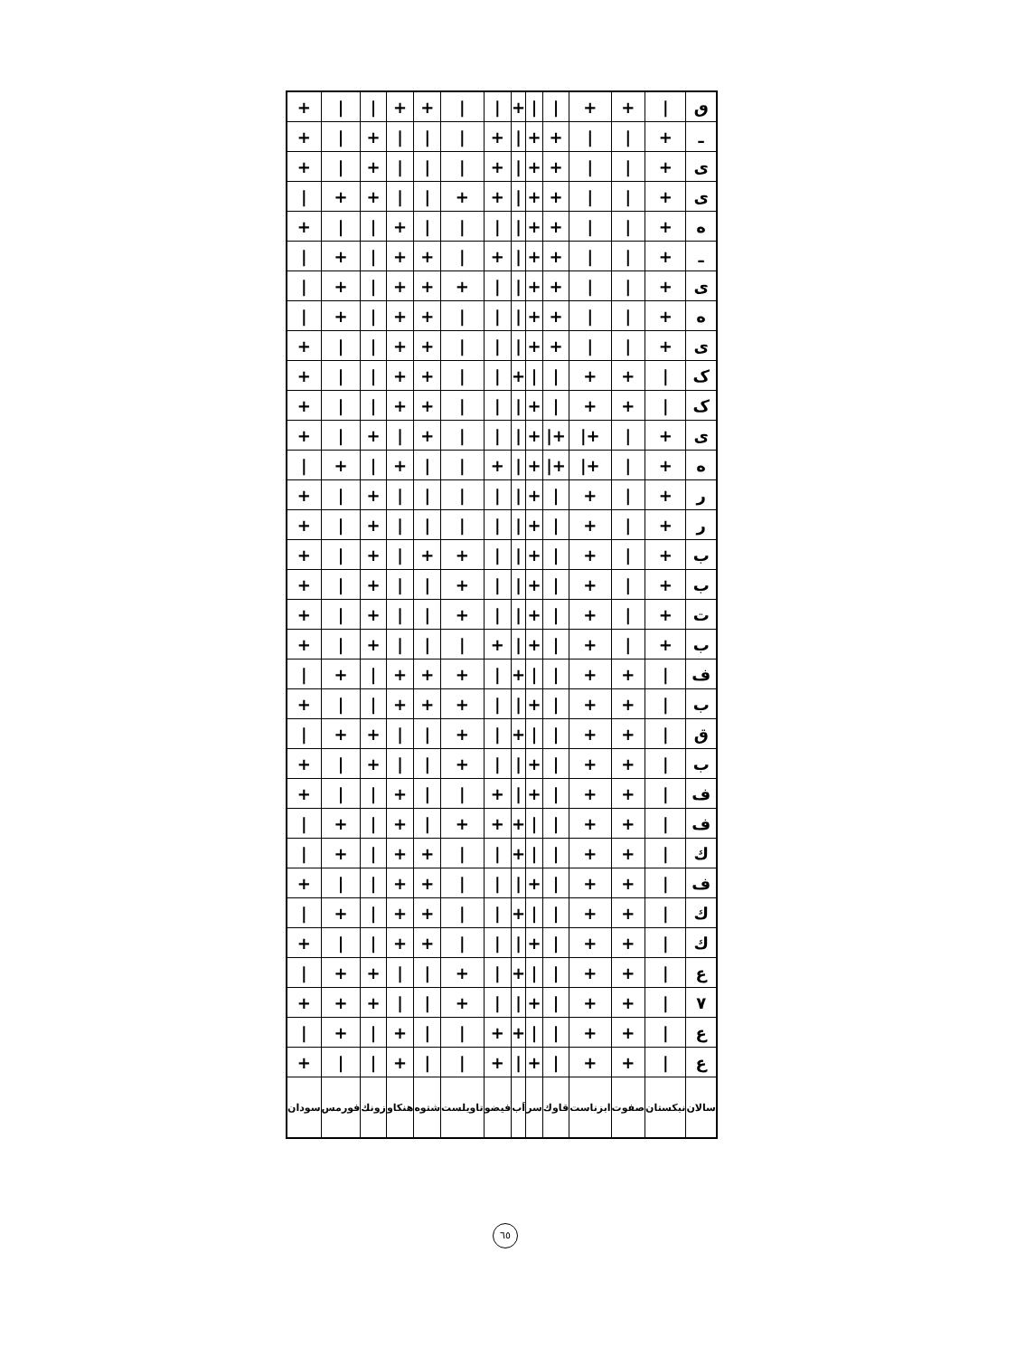| + | / | / | + | + | / | / | + | / | / | + | + | / | ٯ |
| + | / | + | / | / | / | + | / | + | + | / | / | + | ـ |
| + | / | + | / | / | / | + | / | + | + | / | / | + | ی |
| / | + | + | / | / | + | + | / | + | + | / | / | + | ی |
| + | / | / | + | / | / | / | / | + | + | / | / | + | ه |
| / | + | / | + | + | / | + | / | + | + | / | / | + | ـ |
| / | + | / | + | + | + | / | / | + | + | / | / | + | ی |
| / | + | / | + | + | / | / | / | + | + | / | / | + | ه |
| + | / | / | + | + | / | / | / | + | + | / | / | + | ی |
| + | / | / | + | + | / | / | + | / | / | + | + | / | ک |
| + | / | / | + | + | / | / | / | + | / | + | + | / | ک |
| + | / | + | / | + | / | / | / | + | /+ | /+ | / | + | ی |
| / | + | / | + | / | / | + | / | + | /+ | /+ | / | + | ه |
| + | / | + | / | / | / | / | / | + | / | + | / | + | ر |
| + | / | + | / | / | / | / | / | + | / | + | / | + | ر |
| + | / | + | / | + | + | / | / | + | / | + | / | + | ب |
| + | / | + | / | / | + | / | / | + | / | + | / | + | ب |
| + | / | + | / | / | + | / | / | + | / | + | / | + | ت |
| + | / | + | / | / | / | + | / | + | / | + | / | + | ب |
| / | + | / | + | + | + | / | + | / | / | + | + | / | ف |
| + | / | / | + | + | + | / | / | + | / | + | + | / | ب |
| / | + | + | / | / | + | / | + | / | / | + | + | / | ق |
| + | / | + | / | / | + | / | / | + | / | + | + | / | ب |
| + | / | / | + | / | / | + | / | + | / | + | + | / | ف |
| / | + | / | + | / | + | + | + | / | / | + | + | / | ف |
| / | + | / | + | + | / | / | + | / | / | + | + | / | ك |
| + | / | / | + | + | / | / | / | + | / | + | + | / | ف |
| / | + | / | + | + | / | / | + | / | / | + | + | / | ك |
| + | / | / | + | + | / | / | / | + | / | + | + | / | ك |
| / | + | + | / | / | + | / | + | / | / | + | + | / | ع |
| + | + | + | / | / | + | / | / | + | / | + | + | / | ٧ |
| / | + | / | + | / | / | + | + | / | / | + | + | / | ع |
| + | / | / | + | / | / | + | / | + | / | + | + | / | ع |
| سودان | فورمس | زونك | هنكاو | شتوه | تاويلست | فيضو | اَب | سر | قاوك | ابزناست | صفوت | نبكستان | سالان |
٦٥